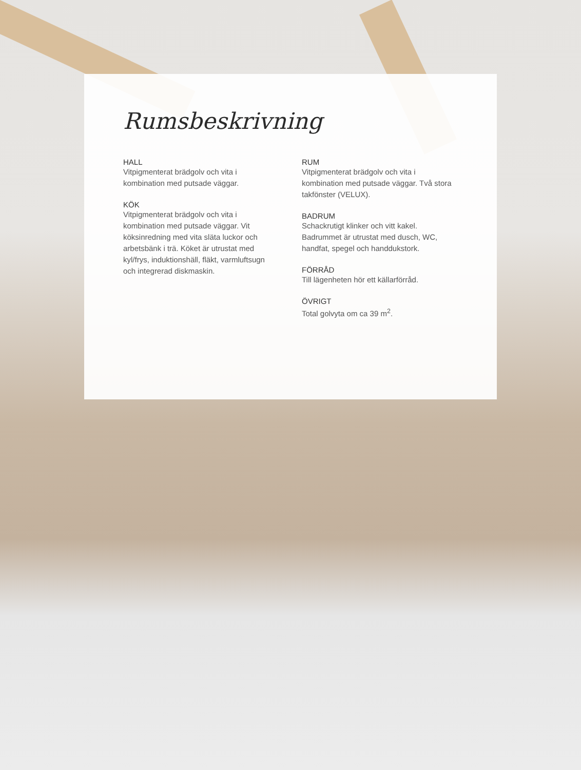Rumsbeskrivning
HALL
Vitpigmenterat brädgolv och vita i kombination med putsade väggar.
KÖK
Vitpigmenterat brädgolv och vita i kombination med putsade väggar. Vit köksinredning med vita släta luckor och arbetsbänk i trä. Köket är utrustat med kyl/frys, induktionshäll, fläkt, varmluftsugn och integrerad diskmaskin.
RUM
Vitpigmenterat brädgolv och vita i kombination med putsade väggar. Två stora takfönster (VELUX).
BADRUM
Schackrutigt klinker och vitt kakel. Badrummet är utrustat med dusch, WC, handfat, spegel och handdukstork.
FÖRRÅD
Till lägenheten hör ett källarförråd.
ÖVRIGT
Total golvyta om ca 39 m<sup>2</sup>.